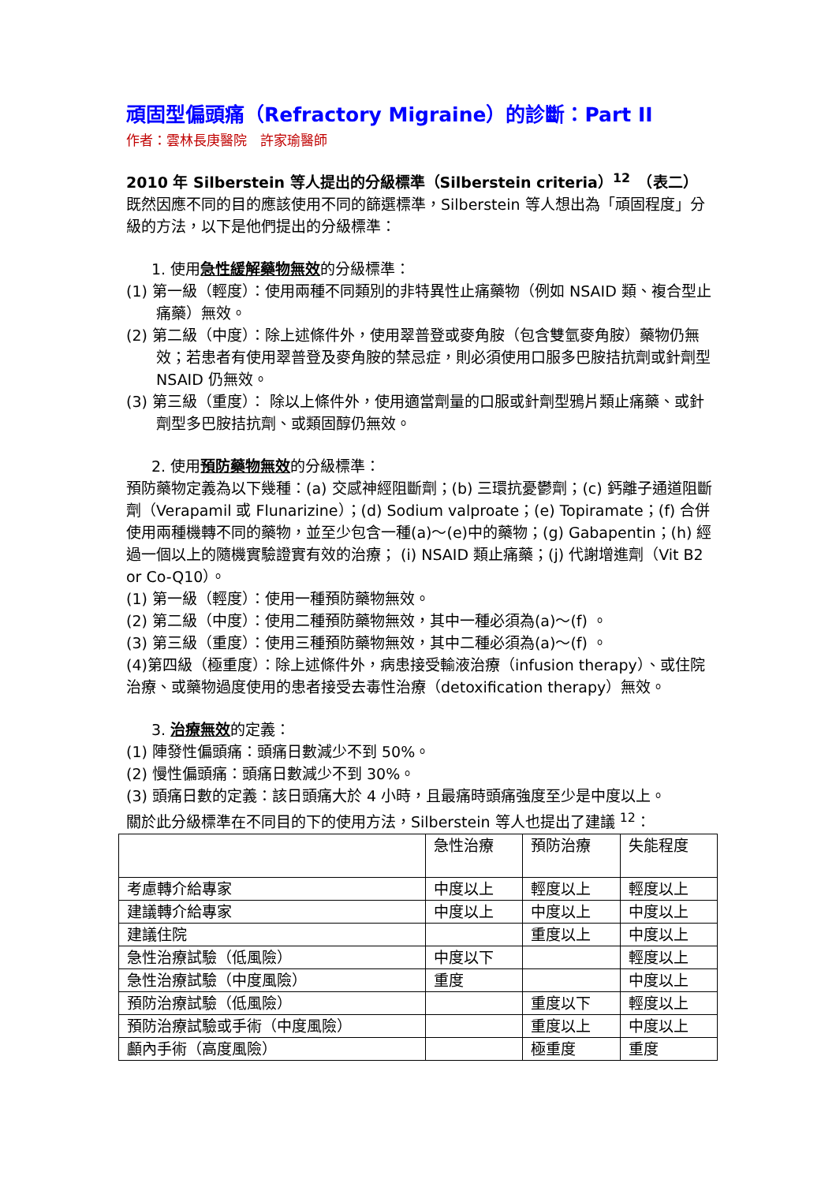頑固型偏頭痛（Refractory Migraine）的診斷：Part II
作者：雲林長庚醫院　許家瑜醫師
2010 年 Silberstein 等人提出的分級標準（Silberstein criteria）<sup>12</sup>　（表二）
既然因應不同的目的應該使用不同的篩選標準，Silberstein 等人想出為「頑固程度」分級的方法，以下是他們提出的分級標準：
1. 使用急性緩解藥物無效的分級標準：
(1) 第一級（輕度）：使用兩種不同類別的非特異性止痛藥物（例如 NSAID 類、複合型止痛藥）無效。
(2) 第二級（中度）：除上述條件外，使用翠普登或麥角胺（包含雙氫麥角胺）藥物仍無效；若患者有使用翠普登及麥角胺的禁忌症，則必須使用口服多巴胺拮抗劑或針劑型 NSAID 仍無效。
(3) 第三級（重度）： 除以上條件外，使用適當劑量的口服或針劑型鴉片類止痛藥、或針劑型多巴胺拮抗劑、或類固醇仍無效。
2. 使用預防藥物無效的分級標準：
預防藥物定義為以下幾種：(a) 交感神經阻斷劑；(b) 三環抗憂鬱劑；(c) 鈣離子通道阻斷劑（Verapamil 或 Flunarizine）；(d) Sodium valproate；(e) Topiramate；(f) 合併使用兩種機轉不同的藥物，並至少包含一種(a)～(e)中的藥物；(g) Gabapentin；(h) 經過一個以上的隨機實驗證實有效的治療； (i) NSAID 類止痛藥；(j) 代謝增進劑（Vit B2 or Co-Q10）。
(1) 第一級（輕度）：使用一種預防藥物無效。
(2) 第二級（中度）：使用二種預防藥物無效，其中一種必須為(a)～(f) 。
(3) 第三級（重度）：使用三種預防藥物無效，其中二種必須為(a)～(f) 。
(4)第四級（極重度）：除上述條件外，病患接受輸液治療（infusion therapy）、或住院治療、或藥物過度使用的患者接受去毒性治療（detoxification therapy）無效。
3. 治療無效的定義：
(1) 陣發性偏頭痛：頭痛日數減少不到 50%。
(2) 慢性偏頭痛：頭痛日數減少不到 30%。
(3) 頭痛日數的定義：該日頭痛大於 4 小時，且最痛時頭痛強度至少是中度以上。
關於此分級標準在不同目的下的使用方法，Silberstein 等人也提出了建議 <sup>12</sup>：
| | 急性治療 | 預防治療 | 失能程度 |
| 考慮轉介給專家 | 中度以上 | 輕度以上 | 輕度以上 |
| 建議轉介給專家 | 中度以上 | 中度以上 | 中度以上 |
| 建議住院 | | 重度以上 | 中度以上 |
| 急性治療試驗（低風險） | 中度以下 | | 輕度以上 |
| 急性治療試驗（中度風險） | 重度 | | 中度以上 |
| 預防治療試驗（低風險） | | 重度以下 | 輕度以上 |
| 預防治療試驗或手術（中度風險） | | 重度以上 | 中度以上 |
| 顱內手術（高度風險） | | 極重度 | 重度 |